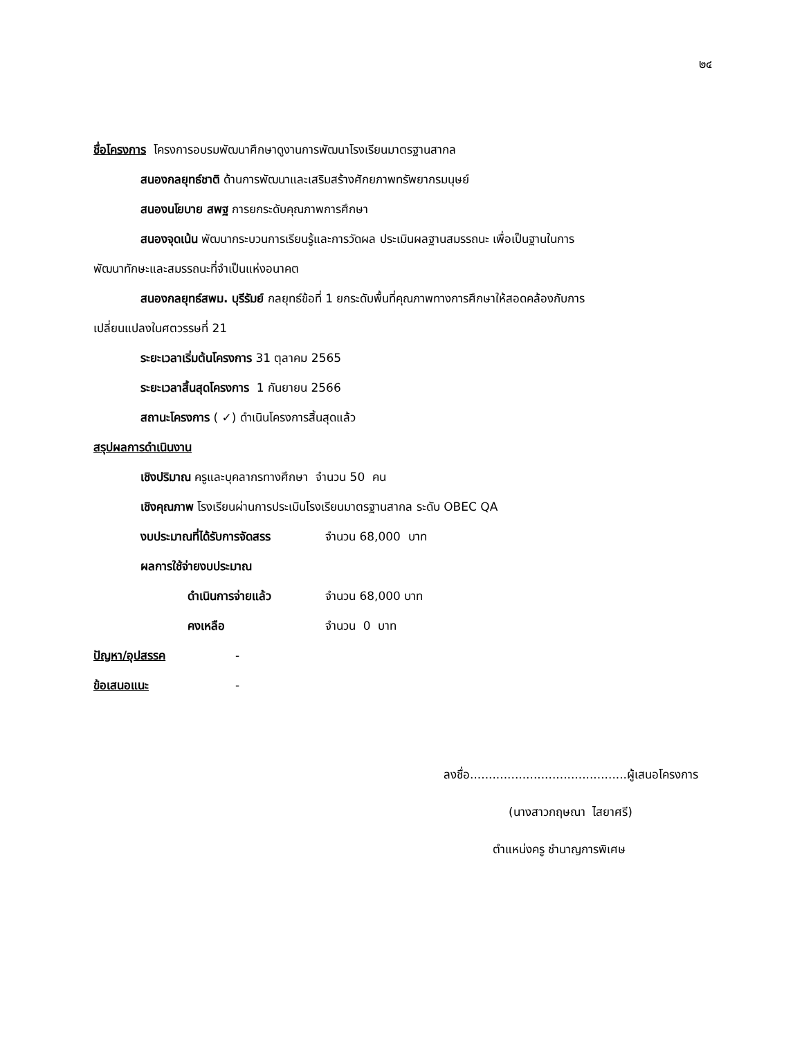๒๔
ชื่อโครงการ โครงการอบรมพัฒนาศึกษาดูงานการพัฒนาโรงเรียนมาตรฐานสากล
สนองกลยุทธ์ชาติ ด้านการพัฒนาและเสริมสร้างศักยภาพทรัพยากรมนุษย์
สนองนโยบาย สพฐ การยกระดับคุณภาพการศึกษา
สนองจุดเน้น พัฒนากระบวนการเรียนรู้และการวัดผล ประเมินผลฐานสมรรถนะ เพื่อเป็นฐานในการ
พัฒนาทักษะและสมรรถนะที่จำเป็นแห่งอนาคต
สนองกลยุทธ์สพม. บุรีรัมย์ กลยุทธ์ข้อที่ 1 ยกระดับพื้นที่คุณภาพทางการศึกษาให้สอดคล้องกับการ
เปลี่ยนแปลงในศตวรรษที่ 21
ระยะเวลาเริ่มต้นโครงการ 31 ตุลาคม 2565
ระยะเวลาสิ้นสุดโครงการ 1 กันยายน 2566
สถานะโครงการ ( ✓) ดำเนินโครงการสิ้นสุดแล้ว
สรุปผลการดำเนินงาน
เชิงปริมาณ ครูและบุคลากรทางศึกษา จำนวน 50 คน
เชิงคุณภาพ โรงเรียนผ่านการประเมินโรงเรียนมาตรฐานสากล ระดับ OBEC QA
งบประมาณที่ได้รับการจัดสรร จำนวน 68,000 บาท
ผลการใช้จ่ายงบประมาณ
ดำเนินการจ่ายแล้ว จำนวน 68,000 บาท
คงเหลือ จำนวน 0 บาท
ปัญหา/อุปสรรค -
ข้อเสนอแนะ -
ลงชื่อ..........................................ผู้เสนอโครงการ
(นางสาวกฤษณา ไสยาศรี)
ตำแหน่งครู ชำนาญการพิเศษ